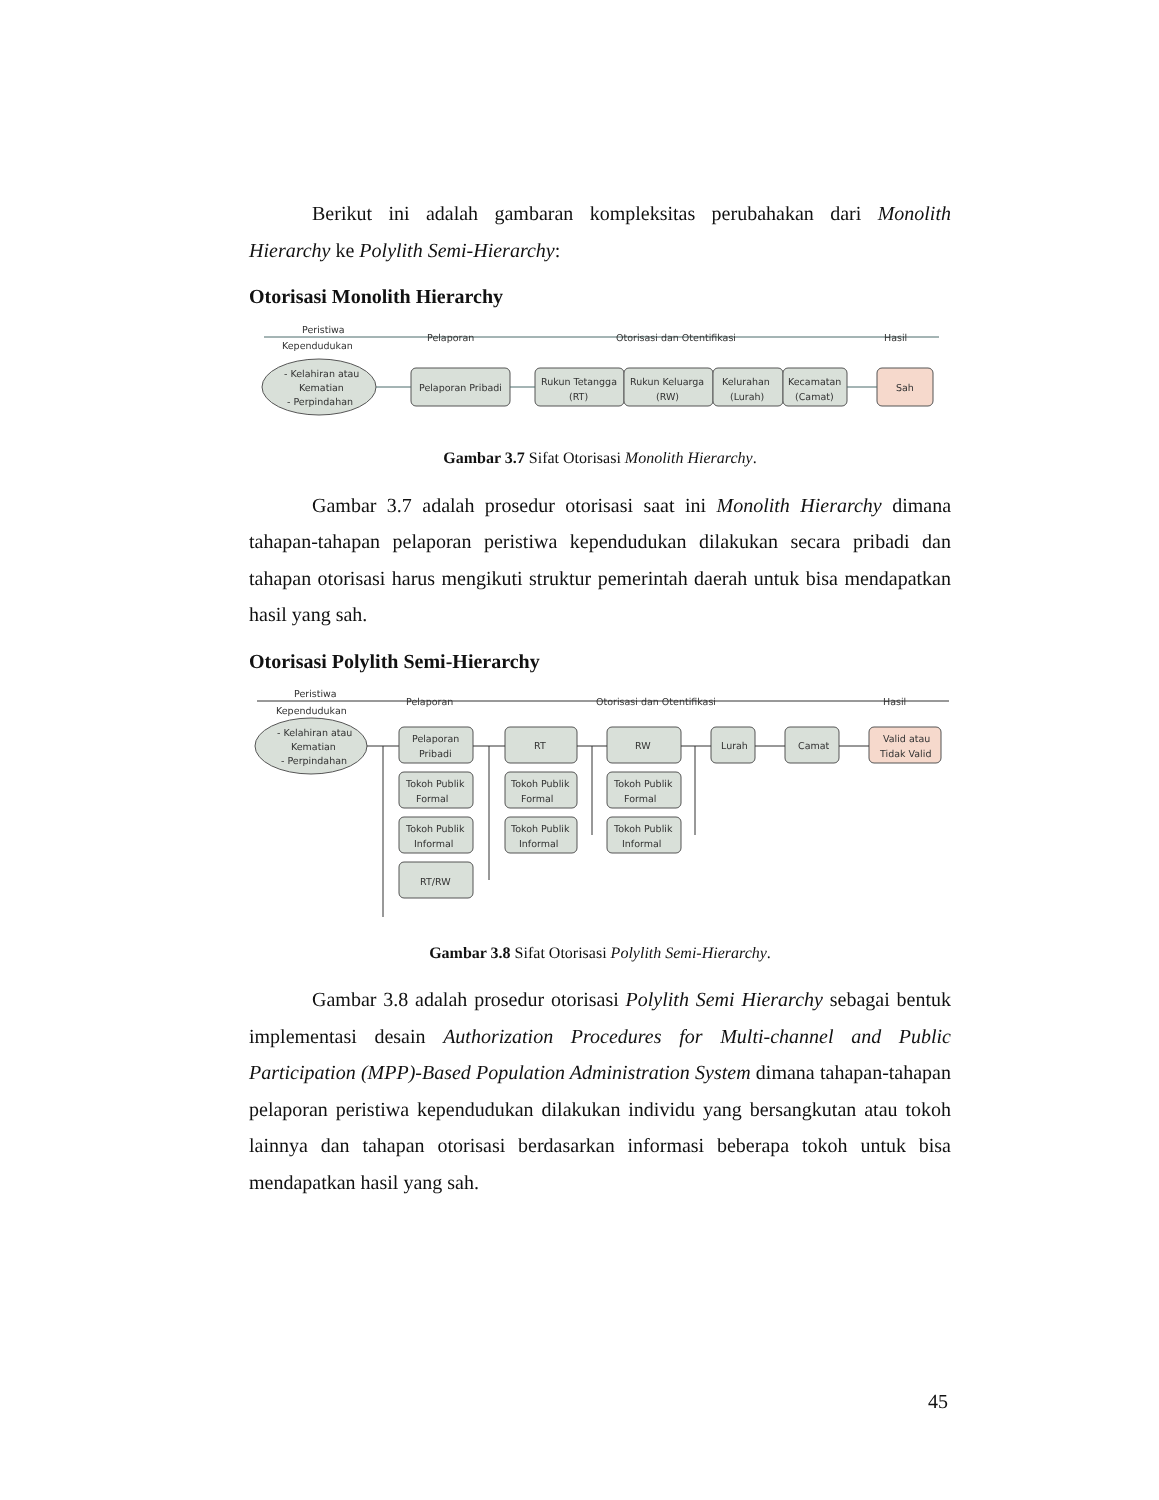Berikut ini adalah gambaran kompleksitas perubahakan dari Monolith Hierarchy ke Polylith Semi-Hierarchy:
Otorisasi Monolith Hierarchy
Peristiwa
Kependudukan
Pelaporan
Otorisasi dan Otentifikasi
Hasil
- Kelahiran atau
Kematian
- Perpindahan
Pelaporan Pribadi
Rukun Tetangga
(RT)
Rukun Keluarga
(RW)
Kelurahan
(Lurah)
Kecamatan
(Camat)
Sah
Gambar 3.7 Sifat Otorisasi Monolith Hierarchy.
Gambar 3.7 adalah prosedur otorisasi saat ini Monolith Hierarchy dimana tahapan-tahapan pelaporan peristiwa kependudukan dilakukan secara pribadi dan tahapan otorisasi harus mengikuti struktur pemerintah daerah untuk bisa mendapatkan hasil yang sah.
Otorisasi Polylith Semi-Hierarchy
Peristiwa
Kependudukan
Pelaporan
Otorisasi dan Otentifikasi
Hasil
- Kelahiran atau
Kematian
- Perpindahan
Pelaporan
Pribadi
Tokoh Publik
Formal
Tokoh Publik
Informal
RT/RW
RT
Tokoh Publik
Formal
Tokoh Publik
Informal
RW
Tokoh Publik
Formal
Tokoh Publik
Informal
Lurah
Camat
Valid atau
Tidak Valid
Gambar 3.8 Sifat Otorisasi Polylith Semi-Hierarchy.
Gambar 3.8 adalah prosedur otorisasi Polylith Semi Hierarchy sebagai bentuk implementasi desain Authorization Procedures for Multi-channel and Public Participation (MPP)-Based Population Administration System dimana tahapan-tahapan pelaporan peristiwa kependudukan dilakukan individu yang bersangkutan atau tokoh lainnya dan tahapan otorisasi berdasarkan informasi beberapa tokoh untuk bisa mendapatkan hasil yang sah.
45